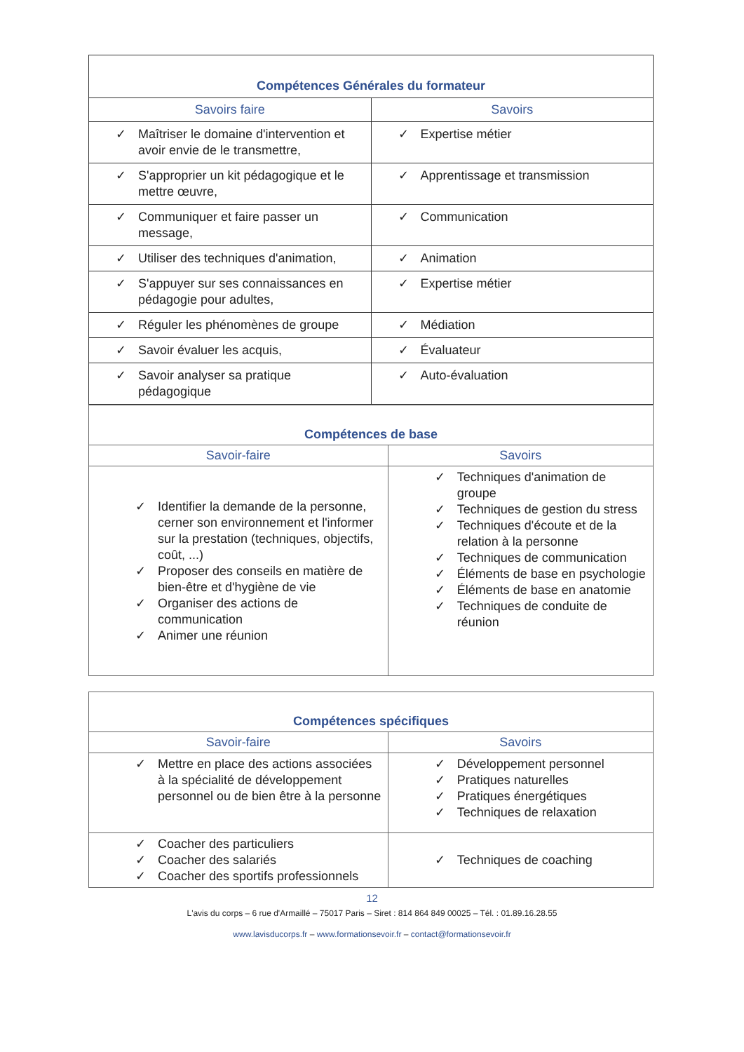| Compétences Générales du formateur | |
| --- | --- |
| Savoirs faire | Savoirs |
| ✓ Maîtriser le domaine d'intervention et avoir envie de le transmettre, | ✓ Expertise métier |
| ✓ S'approprier un kit pédagogique et le mettre œuvre, | ✓ Apprentissage et transmission |
| ✓ Communiquer et faire passer un message, | ✓ Communication |
| ✓ Utiliser des techniques d'animation, | ✓ Animation |
| ✓ S'appuyer sur ses connaissances en pédagogie pour adultes, | ✓ Expertise métier |
| ✓ Réguler les phénomènes de groupe | ✓ Médiation |
| ✓ Savoir évaluer les acquis, | ✓ Évaluateur |
| ✓ Savoir analyser sa pratique pédagogique | ✓ Auto-évaluation |
| Compétences de base | |
| --- | --- |
| Savoir-faire | Savoirs |
| ✓ Identifier la demande de la personne, cerner son environnement et l'informer sur la prestation (techniques, objectifs, coût, ...) ✓ Proposer des conseils en matière de bien-être et d'hygiène de vie ✓ Organiser des actions de communication ✓ Animer une réunion | ✓ Techniques d'animation de groupe ✓ Techniques de gestion du stress ✓ Techniques d'écoute et de la relation à la personne ✓ Techniques de communication ✓ Éléments de base en psychologie ✓ Éléments de base en anatomie ✓ Techniques de conduite de réunion |
| Compétences spécifiques | |
| --- | --- |
| Savoir-faire | Savoirs |
| ✓ Mettre en place des actions associées à la spécialité de développement personnel ou de bien être à la personne | ✓ Développement personnel ✓ Pratiques naturelles ✓ Pratiques énergétiques ✓ Techniques de relaxation |
| ✓ Coacher des particuliers ✓ Coacher des salariés ✓ Coacher des sportifs professionnels | ✓ Techniques de coaching |
12
L'avis du corps – 6 rue d'Armaillé – 75017 Paris – Siret : 814 864 849 00025 – Tél. : 01.89.16.28.55
www.lavisducorps.fr – www.formationsevoir.fr – contact@formationsevoir.fr